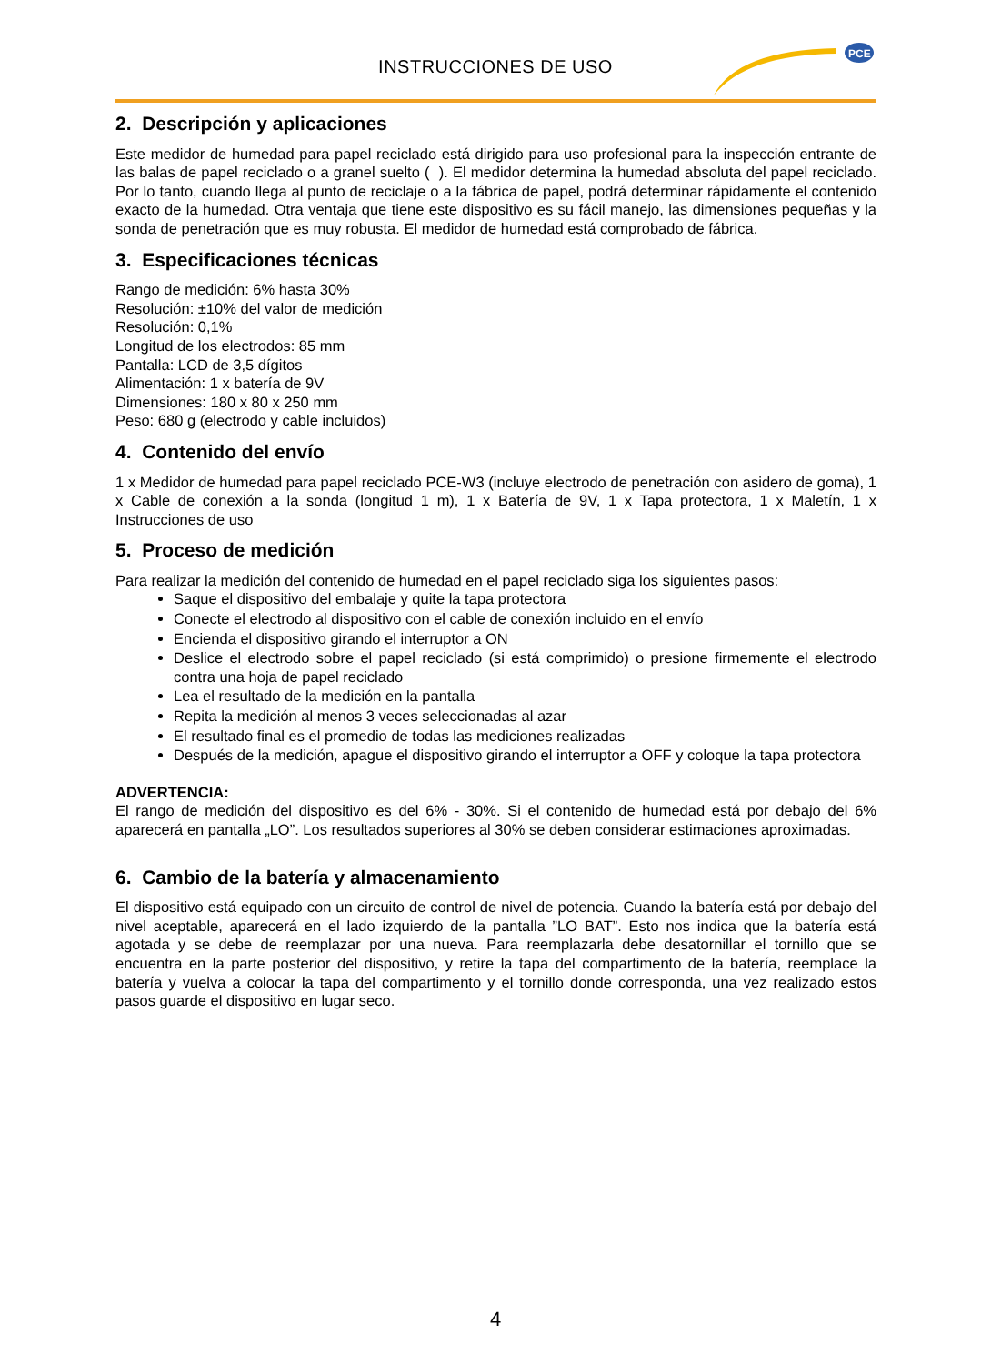INSTRUCCIONES DE USO
PCE
2. Descripción y aplicaciones
Este medidor de humedad para papel reciclado está dirigido para uso profesional para la inspección entrante de las balas de papel reciclado o a granel suelto ( ). El medidor determina la humedad absoluta del papel reciclado. Por lo tanto, cuando llega al punto de reciclaje o a la fábrica de papel, podrá determinar rápidamente el contenido exacto de la humedad. Otra ventaja que tiene este dispositivo es su fácil manejo, las dimensiones pequeñas y la sonda de penetración que es muy robusta. El medidor de humedad está comprobado de fábrica.
3. Especificaciones técnicas
Rango de medición: 6% hasta 30%
Resolución: ±10% del valor de medición
Resolución: 0,1%
Longitud de los electrodos: 85 mm
Pantalla: LCD de 3,5 dígitos
Alimentación: 1 x batería de 9V
Dimensiones: 180 x 80 x 250 mm
Peso: 680 g (electrodo y cable incluidos)
4. Contenido del envío
1 x Medidor de humedad para papel reciclado PCE-W3 (incluye electrodo de penetración con asidero de goma), 1 x Cable de conexión a la sonda (longitud 1 m), 1 x Batería de 9V, 1 x Tapa protectora, 1 x Maletín, 1 x Instrucciones de uso
5. Proceso de medición
Para realizar la medición del contenido de humedad en el papel reciclado siga los siguientes pasos:
Saque el dispositivo del embalaje y quite la tapa protectora
Conecte el electrodo al dispositivo con el cable de conexión incluido en el envío
Encienda el dispositivo girando el interruptor a ON
Deslice el electrodo sobre el papel reciclado (si está comprimido) o presione firmemente el electrodo contra una hoja de papel reciclado
Lea el resultado de la medición en la pantalla
Repita la medición al menos 3 veces seleccionadas al azar
El resultado final es el promedio de todas las mediciones realizadas
Después de la medición, apague el dispositivo girando el interruptor a OFF y coloque la tapa protectora
ADVERTENCIA:
El rango de medición del dispositivo es del 6% - 30%. Si el contenido de humedad está por debajo del 6% aparecerá en pantalla „LO”. Los resultados superiores al 30% se deben considerar estimaciones aproximadas.
6. Cambio de la batería y almacenamiento
El dispositivo está equipado con un circuito de control de nivel de potencia. Cuando la batería está por debajo del nivel aceptable, aparecerá en el lado izquierdo de la pantalla ”LO BAT”. Esto nos indica que la batería está agotada y se debe de reemplazar por una nueva. Para reemplazarla debe desatornillar el tornillo que se encuentra en la parte posterior del dispositivo, y retire la tapa del compartimento de la batería, reemplace la batería y vuelva a colocar la tapa del compartimento y el tornillo donde corresponda, una vez realizado estos pasos guarde el dispositivo en lugar seco.
4